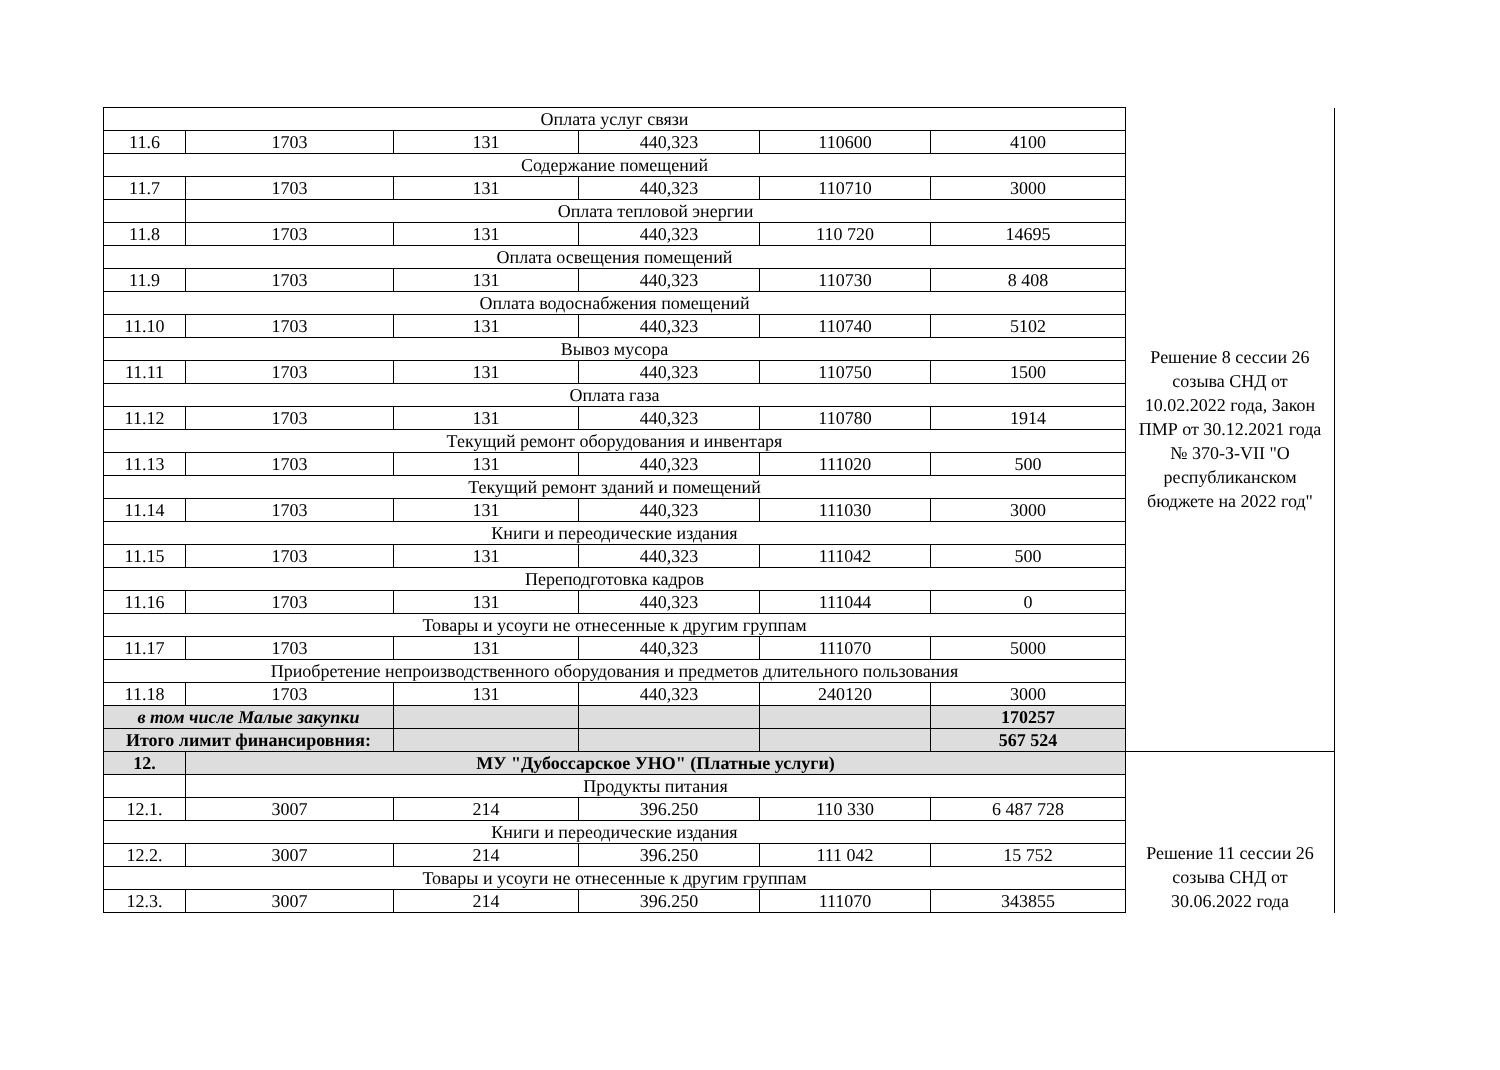| Оплата услуг связи | | | | | | Решение 8 сессии 26 созыва СНД от 10.02.2022 года, Закон ПМР от 30.12.2021 года № 370-З-VII "О республиканском бюджете на 2022 год" |
| 11.6 | 1703 | 131 | 440,323 | 110600 | 4100 | |
| Содержание помещений | | | | | | |
| 11.7 | 1703 | 131 | 440,323 | 110710 | 3000 | |
| | Оплата тепловой энергии | | | | | |
| 11.8 | 1703 | 131 | 440,323 | 110 720 | 14695 | |
| Оплата освещения помещений | | | | | | |
| 11.9 | 1703 | 131 | 440,323 | 110730 | 8 408 | |
| Оплата водоснабжения помещений | | | | | | |
| 11.10 | 1703 | 131 | 440,323 | 110740 | 5102 | |
| Вывоз мусора | | | | | | |
| 11.11 | 1703 | 131 | 440,323 | 110750 | 1500 | |
| Оплата газа | | | | | | |
| 11.12 | 1703 | 131 | 440,323 | 110780 | 1914 | |
| Текущий ремонт оборудования и инвентаря | | | | | | |
| 11.13 | 1703 | 131 | 440,323 | 111020 | 500 | |
| Текущий ремонт зданий и помещений | | | | | | |
| 11.14 | 1703 | 131 | 440,323 | 111030 | 3000 | |
| Книги и переодические издания | | | | | | |
| 11.15 | 1703 | 131 | 440,323 | 111042 | 500 | |
| Переподготовка кадров | | | | | | |
| 11.16 | 1703 | 131 | 440,323 | 111044 | 0 | |
| Товары и усоуги не отнесенные к другим группам | | | | | | |
| 11.17 | 1703 | 131 | 440,323 | 111070 | 5000 | |
| Приобретение непроизводственного оборудования и предметов длительного пользования | | | | | | |
| 11.18 | 1703 | 131 | 440,323 | 240120 | 3000 | |
| в том числе Малые закупки | | | | | 170257 | |
| Итого лимит финансировния: | | | | | 567 524 | |
| 12. | МУ "Дубоссарское УНО" (Платные услуги) | | | | | Решение 11 сессии 26 созыва СНД от 30.06.2022 года |
| | Продукты питания | | | | | |
| 12.1. | 3007 | 214 | 396.250 | 110 330 | 6 487 728 | |
| Книги и переодические издания | | | | | | |
| 12.2. | 3007 | 214 | 396.250 | 111 042 | 15 752 | |
| Товары и усоуги не отнесенные к другим группам | | | | | | |
| 12.3. | 3007 | 214 | 396.250 | 111070 | 343855 | |